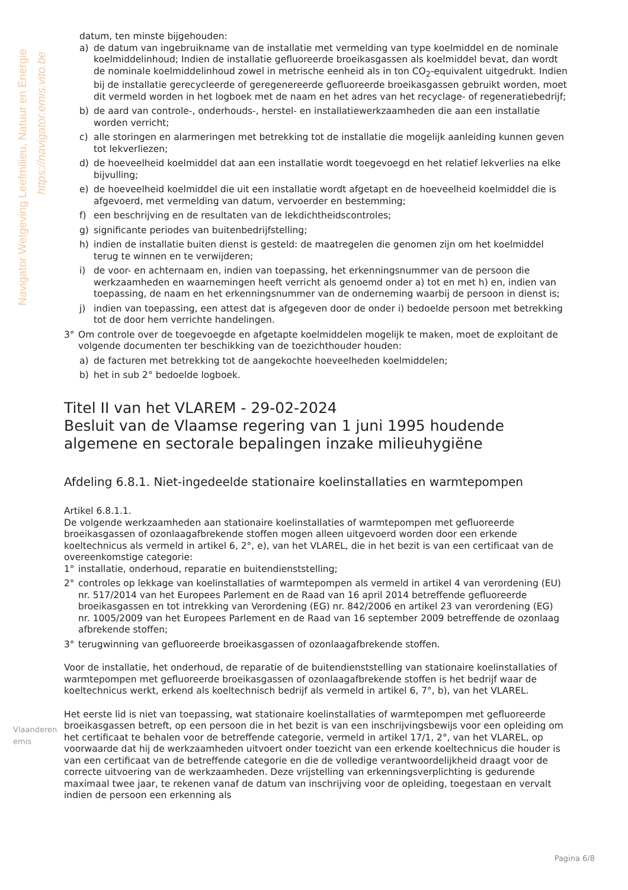Navigator Wetgeving Leefmilieu, Natuur en Energie
https://navigator.emis.vito.be
datum, ten minste bijgehouden:
a) de datum van ingebruikname van de installatie met vermelding van type koelmiddel en de nominale koelmiddelinhoud; Indien de installatie gefluoreerde broeikasgassen als koelmiddel bevat, dan wordt de nominale koelmiddelinhoud zowel in metrische eenheid als in ton CO<sub>2</sub>-equivalent uitgedrukt. Indien bij de installatie gerecycleerde of geregenereerde gefluoreerde broeikasgassen gebruikt worden, moet dit vermeld worden in het logboek met de naam en het adres van het recyclage- of regeneratiebedrijf;
b) de aard van controle-, onderhouds-, herstel- en installatiewerkzaamheden die aan een installatie worden verricht;
c) alle storingen en alarmeringen met betrekking tot de installatie die mogelijk aanleiding kunnen geven tot lekverliezen;
d) de hoeveelheid koelmiddel dat aan een installatie wordt toegevoegd en het relatief lekverlies na elke bijvulling;
e) de hoeveelheid koelmiddel die uit een installatie wordt afgetapt en de hoeveelheid koelmiddel die is afgevoerd, met vermelding van datum, vervoerder en bestemming;
f) een beschrijving en de resultaten van de lekdichtheidscontroles;
g) significante periodes van buitenbedrijfstelling;
h) indien de installatie buiten dienst is gesteld: de maatregelen die genomen zijn om het koelmiddel terug te winnen en te verwijderen;
i) de voor- en achternaam en, indien van toepassing, het erkenningsnummer van de persoon die werkzaamheden en waarnemingen heeft verricht als genoemd onder a) tot en met h) en, indien van toepassing, de naam en het erkenningsnummer van de onderneming waarbij de persoon in dienst is;
j) indien van toepassing, een attest dat is afgegeven door de onder i) bedoelde persoon met betrekking tot de door hem verrichte handelingen.
3° Om controle over de toegevoegde en afgetapte koelmiddelen mogelijk te maken, moet de exploitant de volgende documenten ter beschikking van de toezichthouder houden:
a) de facturen met betrekking tot de aangekochte hoeveelheden koelmiddelen;
b) het in sub 2° bedoelde logboek.
Titel II van het VLAREM - 29-02-2024
Besluit van de Vlaamse regering van 1 juni 1995 houdende algemene en sectorale bepalingen inzake milieuhygiëne
Afdeling 6.8.1. Niet-ingedeelde stationaire koelinstallaties en warmtepompen
Artikel 6.8.1.1.
De volgende werkzaamheden aan stationaire koelinstallaties of warmtepompen met gefluoreerde broeikasgassen of ozonlaagafbrekende stoffen mogen alleen uitgevoerd worden door een erkende koeltechnicus als vermeld in artikel 6, 2°, e), van het VLAREL, die in het bezit is van een certificaat van de overeenkomstige categorie:
1° installatie, onderhoud, reparatie en buitendienststelling;
2° controles op lekkage van koelinstallaties of warmtepompen als vermeld in artikel 4 van verordening (EU) nr. 517/2014 van het Europees Parlement en de Raad van 16 april 2014 betreffende gefluoreerde broeikasgassen en tot intrekking van Verordening (EG) nr. 842/2006 en artikel 23 van verordening (EG) nr. 1005/2009 van het Europees Parlement en de Raad van 16 september 2009 betreffende de ozonlaag afbrekende stoffen;
3° terugwinning van gefluoreerde broeikasgassen of ozonlaagafbrekende stoffen.
Voor de installatie, het onderhoud, de reparatie of de buitendienststelling van stationaire koelinstallaties of warmtepompen met gefluoreerde broeikasgassen of ozonlaagafbrekende stoffen is het bedrijf waar de koeltechnicus werkt, erkend als koeltechnisch bedrijf als vermeld in artikel 6, 7°, b), van het VLAREL.
Het eerste lid is niet van toepassing, wat stationaire koelinstallaties of warmtepompen met gefluoreerde broeikasgassen betreft, op een persoon die in het bezit is van een inschrijvingsbewijs voor een opleiding om het certificaat te behalen voor de betreffende categorie, vermeld in artikel 17/1, 2°, van het VLAREL, op voorwaarde dat hij de werkzaamheden uitvoert onder toezicht van een erkende koeltechnicus die houder is van een certificaat van de betreffende categorie en die de volledige verantwoordelijkheid draagt voor de correcte uitvoering van de werkzaamheden. Deze vrijstelling van erkenningsverplichting is gedurende maximaal twee jaar, te rekenen vanaf de datum van inschrijving voor de opleiding, toegestaan en vervalt indien de persoon een erkenning als
Vlaanderen
emis
Pagina 6/8